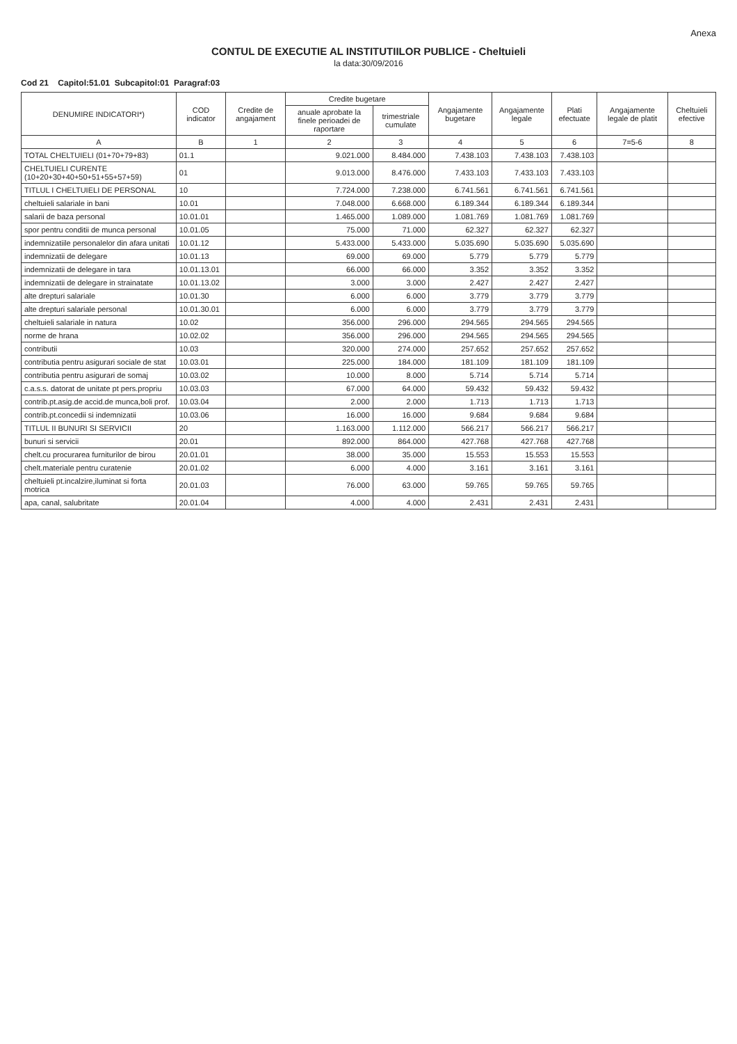Anexa
CONTUL DE EXECUTIE AL INSTITUTIILOR PUBLICE - Cheltuieli
la data:30/09/2016
Cod 21 Capitol:51.01 Subcapitol:01 Paragraf:03
| DENUMIRE INDICATORI*) | COD indicator | Credite de angajament | Credite bugetare | | Angajamente bugetare | Angajamente legale | Plati efectuate | Angajamente legale de platit | Cheltuieli efective |
| --- | --- | --- | --- | --- | --- | --- | --- | --- | --- |
| | | | anuale aprobate la finele perioadei de raportare | trimestriale cumulate | | | | | |
| A | B | 1 | 2 | 3 | 4 | 5 | 6 | 7=5-6 | 8 |
| TOTAL CHELTUIELI (01+70+79+83) | 01.1 | | 9.021.000 | 8.484.000 | 7.438.103 | 7.438.103 | 7.438.103 | | |
| CHELTUIELI CURENTE (10+20+30+40+50+51+55+57+59) | 01 | | 9.013.000 | 8.476.000 | 7.433.103 | 7.433.103 | 7.433.103 | | |
| TITLUL I CHELTUIELI DE PERSONAL | 10 | | 7.724.000 | 7.238.000 | 6.741.561 | 6.741.561 | 6.741.561 | | |
| cheltuieli salariale in bani | 10.01 | | 7.048.000 | 6.668.000 | 6.189.344 | 6.189.344 | 6.189.344 | | |
| salarii de baza personal | 10.01.01 | | 1.465.000 | 1.089.000 | 1.081.769 | 1.081.769 | 1.081.769 | | |
| spor pentru conditii de munca personal | 10.01.05 | | 75.000 | 71.000 | 62.327 | 62.327 | 62.327 | | |
| indemnizatiile personalelor din afara unitati | 10.01.12 | | 5.433.000 | 5.433.000 | 5.035.690 | 5.035.690 | 5.035.690 | | |
| indemnizatii de delegare | 10.01.13 | | 69.000 | 69.000 | 5.779 | 5.779 | 5.779 | | |
| indemnizatii de delegare in tara | 10.01.13.01 | | 66.000 | 66.000 | 3.352 | 3.352 | 3.352 | | |
| indemnizatii de delegare in strainatate | 10.01.13.02 | | 3.000 | 3.000 | 2.427 | 2.427 | 2.427 | | |
| alte drepturi salariale | 10.01.30 | | 6.000 | 6.000 | 3.779 | 3.779 | 3.779 | | |
| alte drepturi salariale personal | 10.01.30.01 | | 6.000 | 6.000 | 3.779 | 3.779 | 3.779 | | |
| cheltuieli salariale in natura | 10.02 | | 356.000 | 296.000 | 294.565 | 294.565 | 294.565 | | |
| norme de hrana | 10.02.02 | | 356.000 | 296.000 | 294.565 | 294.565 | 294.565 | | |
| contributii | 10.03 | | 320.000 | 274.000 | 257.652 | 257.652 | 257.652 | | |
| contributia pentru asigurari sociale de stat | 10.03.01 | | 225.000 | 184.000 | 181.109 | 181.109 | 181.109 | | |
| contributia pentru asigurari de somaj | 10.03.02 | | 10.000 | 8.000 | 5.714 | 5.714 | 5.714 | | |
| c.a.s.s. datorat de unitate pt pers.propriu | 10.03.03 | | 67.000 | 64.000 | 59.432 | 59.432 | 59.432 | | |
| contrib.pt.asig.de accid.de munca,boli prof. | 10.03.04 | | 2.000 | 2.000 | 1.713 | 1.713 | 1.713 | | |
| contrib.pt.concedii si indemnizatii | 10.03.06 | | 16.000 | 16.000 | 9.684 | 9.684 | 9.684 | | |
| TITLUL II BUNURI SI SERVICII | 20 | | 1.163.000 | 1.112.000 | 566.217 | 566.217 | 566.217 | | |
| bunuri si servicii | 20.01 | | 892.000 | 864.000 | 427.768 | 427.768 | 427.768 | | |
| chelt.cu procurarea furniturilor de birou | 20.01.01 | | 38.000 | 35.000 | 15.553 | 15.553 | 15.553 | | |
| chelt.materiale pentru curatenie | 20.01.02 | | 6.000 | 4.000 | 3.161 | 3.161 | 3.161 | | |
| cheltuieli pt.incalzire,iluminat si forta motrica | 20.01.03 | | 76.000 | 63.000 | 59.765 | 59.765 | 59.765 | | |
| apa, canal, salubritate | 20.01.04 | | 4.000 | 4.000 | 2.431 | 2.431 | 2.431 | | |